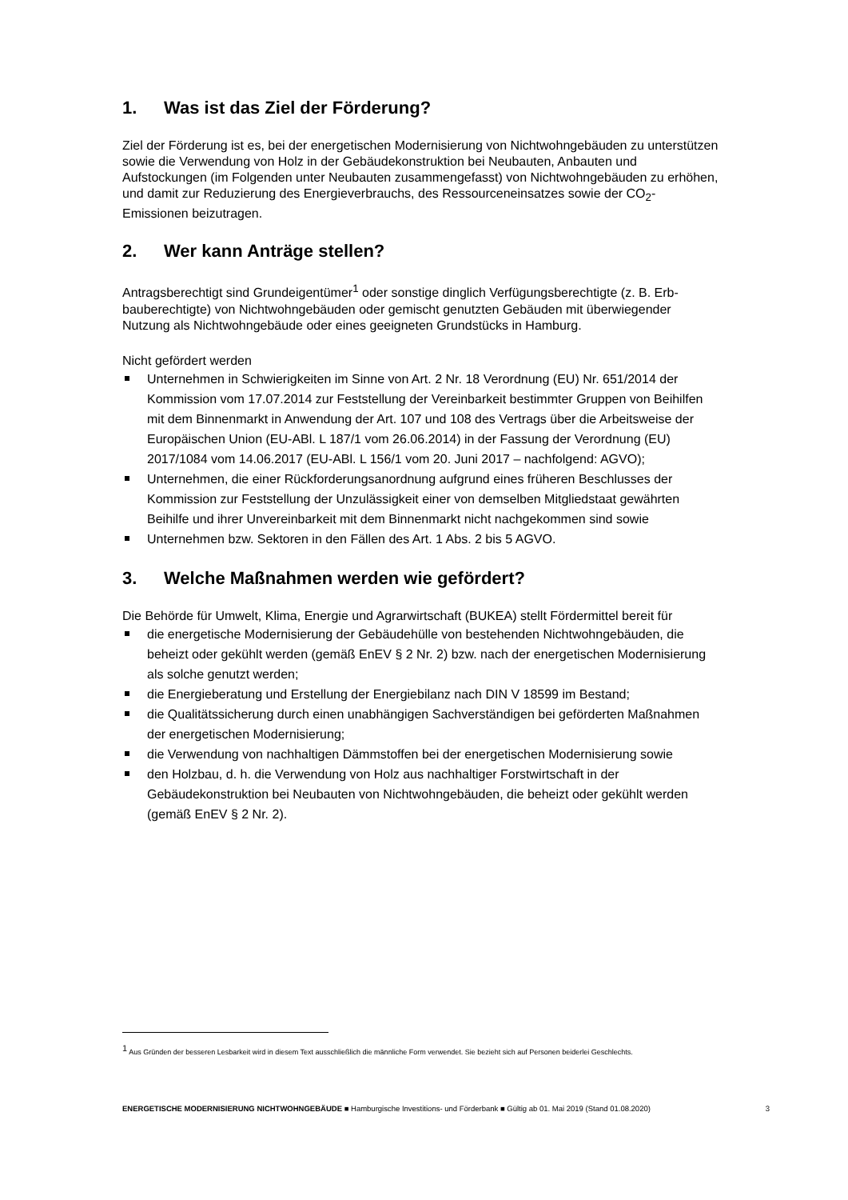1. Was ist das Ziel der Förderung?
Ziel der Förderung ist es, bei der energetischen Modernisierung von Nichtwohngebäuden zu unterstützen sowie die Verwendung von Holz in der Gebäudekonstruktion bei Neubauten, Anbauten und Aufstockungen (im Folgenden unter Neubauten zusammengefasst) von Nicht­wohngebäuden zu erhöhen, und damit zur Reduzierung des Energieverbrauchs, des Ressourceneinsatzes sowie der CO<sub>2</sub>-Emissionen beizutragen.
2. Wer kann Anträge stellen?
Antragsberechtigt sind Grundeigentümer<sup>1</sup> oder sonstige dinglich Verfügungsberechtigte (z. B. Erb­bauberechtigte) von Nichtwohngebäuden oder gemischt genutzten Gebäuden mit überwiegender Nutzung als Nichtwohngebäude oder eines geeigneten Grundstücks in Hamburg.
Nicht gefördert werden
Unternehmen in Schwierigkeiten im Sinne von Art. 2 Nr. 18 Verordnung (EU) Nr. 651/2014 der Kommission vom 17.07.2014 zur Feststellung der Vereinbarkeit bestimmter Gruppen von Beihilfen mit dem Binnenmarkt in Anwendung der Art. 107 und 108 des Vertrags über die Arbeitsweise der Europäischen Union (EU-ABl. L 187/1 vom 26.06.2014) in der Fassung der Verordnung (EU) 2017/1084 vom 14.06.2017 (EU-ABl. L 156/1 vom 20. Juni 2017 – nachfolgend: AGVO);
Unternehmen, die einer Rückforderungsanordnung aufgrund eines früheren Beschlusses der Kommission zur Feststellung der Unzulässigkeit einer von demselben Mitgliedstaat gewährten Beihilfe und ihrer Unvereinbarkeit mit dem Binnenmarkt nicht nachgekommen sind sowie
Unternehmen bzw. Sektoren in den Fällen des Art. 1 Abs. 2 bis 5 AGVO.
3. Welche Maßnahmen werden wie gefördert?
Die Behörde für Umwelt, Klima, Energie und Agrarwirtschaft (BUKEA) stellt Fördermittel bereit für
die energetische Modernisierung der Gebäudehülle von bestehenden Nichtwohngebäuden, die beheizt oder gekühlt werden (gemäß EnEV § 2 Nr. 2) bzw. nach der energetischen Modernisierung als solche genutzt werden;
die Energieberatung und Erstellung der Energiebilanz nach DIN V 18599 im Bestand;
die Qualitätssicherung durch einen unabhängigen Sachverständigen bei geförderten Maßnahmen der energetischen Modernisierung;
die Verwendung von nachhaltigen Dämmstoffen bei der energetischen Modernisierung sowie
den Holzbau, d. h. die Verwendung von Holz aus nachhaltiger Forstwirtschaft in der Gebäudekonstruktion bei Neubauten von Nichtwohngebäuden, die beheizt oder gekühlt werden (gemäß EnEV § 2 Nr. 2).
<sup>1</sup> Aus Gründen der besseren Lesbarkeit wird in diesem Text ausschließlich die männliche Form verwendet. Sie bezieht sich auf Personen beiderlei Geschlechts.
ENERGETISCHE MODERNISIERUNG NICHTWOHNGEBÄUDE ■ Hamburgische Investitions- und Förderbank ■ Gültig ab 01. Mai 2019 (Stand 01.08.2020) 3